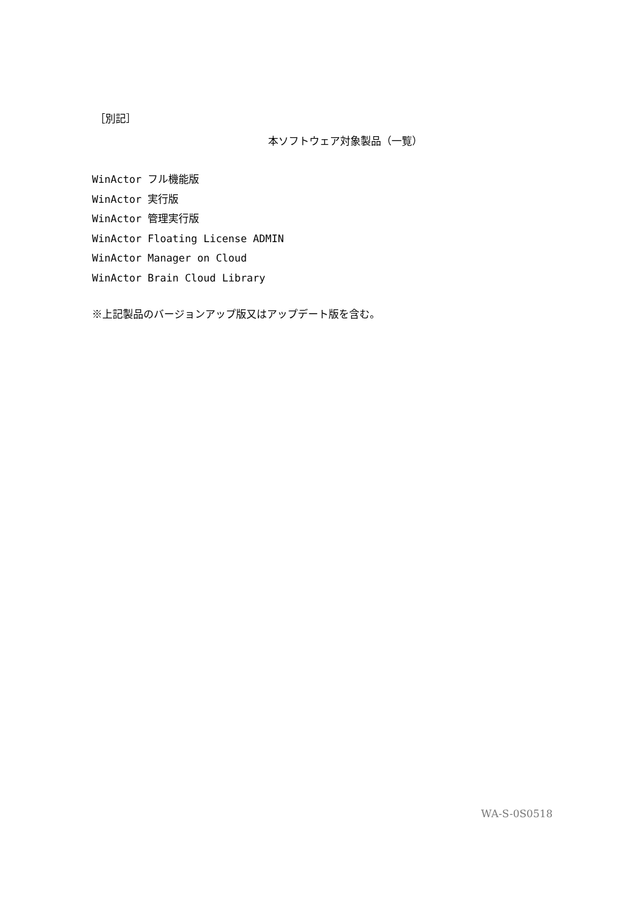［別記］
本ソフトウェア対象製品（一覧）
WinActor フル機能版
WinActor 実行版
WinActor 管理実行版
WinActor Floating License ADMIN
WinActor Manager on Cloud
WinActor Brain Cloud Library
※上記製品のバージョンアップ版又はアップデート版を含む。
WA-S-0S0518